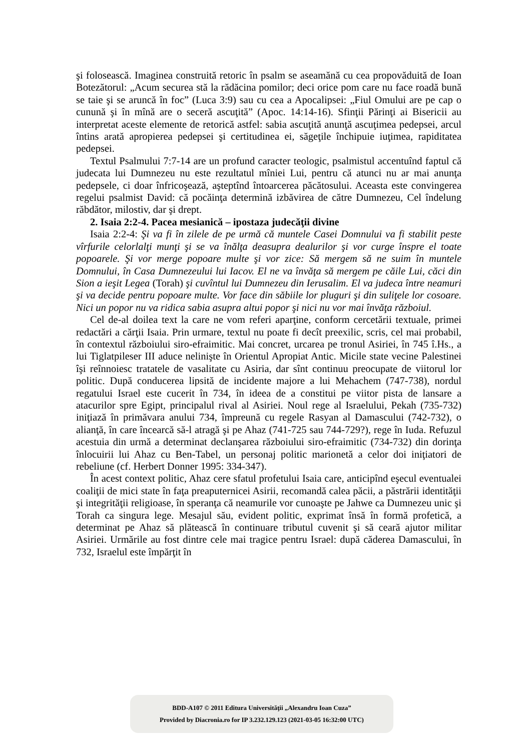şi folosească. Imaginea construită retoric în psalm se aseamănă cu cea propovăduită de Ioan Botezătorul: „Acum securea stă la rădăcina pomilor; deci orice pom care nu face roadă bună se taie şi se aruncă în foc” (Luca 3:9) sau cu cea a Apocalipsei: „Fiul Omului are pe cap o cunună şi în mînă are o seceră ascuţită” (Apoc. 14:14-16). Sfinţii Părinţi ai Bisericii au interpretat aceste elemente de retorică astfel: sabia ascuţită anunţă ascuţimea pedepsei, arcul întins arată apropierea pedepsei şi certitudinea ei, săgeţile închipuie iuţimea, rapiditatea pedepsei.
Textul Psalmului 7:7-14 are un profund caracter teologic, psalmistul accentuînd faptul că judecata lui Dumnezeu nu este rezultatul mîniei Lui, pentru că atunci nu ar mai anunţa pedepsele, ci doar înfricoşează, aşteptînd întoarcerea păcătosului. Aceasta este convingerea regelui psalmist David: că pocăinţa determină izbăvirea de către Dumnezeu, Cel îndelung răbdător, milostiv, dar şi drept.
2. Isaia 2:2-4. Pacea mesianică – ipostaza judecăţii divine
Isaia 2:2-4: Şi va fi în zilele de pe urmă că muntele Casei Domnului va fi stabilit peste vîrfurile celorlalţi munţi şi se va înălţa deasupra dealurilor şi vor curge înspre el toate popoarele. Şi vor merge popoare multe şi vor zice: Să mergem să ne suim în muntele Domnului, în Casa Dumnezeului lui Iacov. El ne va învăţa să mergem pe căile Lui, căci din Sion a ieşit Legea (Torah) şi cuvîntul lui Dumnezeu din Ierusalim. El va judeca între neamuri şi va decide pentru popoare multe. Vor face din săbiile lor pluguri şi din suliţele lor cosoare. Nici un popor nu va ridica sabia asupra altui popor şi nici nu vor mai învăţa războiul.
Cel de-al doilea text la care ne vom referi aparţine, conform cercetării textuale, primei redactări a cărţii Isaia. Prin urmare, textul nu poate fi decît preexilic, scris, cel mai probabil, în contextul războiului siro-efraimitic. Mai concret, urcarea pe tronul Asiriei, în 745 î.Hs., a lui Tiglatpileser III aduce nelinişte în Orientul Apropiat Antic. Micile state vecine Palestinei îşi reînnoiesc tratatele de vasalitate cu Asiria, dar sînt continuu preocupate de viitorul lor politic. După conducerea lipsită de incidente majore a lui Mehachem (747-738), nordul regatului Israel este cucerit în 734, în ideea de a constitui pe viitor pista de lansare a atacurilor spre Egipt, principalul rival al Asiriei. Noul rege al Israelului, Pekah (735-732) iniţiază în primăvara anului 734, împreună cu regele Rasyan al Damascului (742-732), o alianţă, în care încearcă să-l atragă şi pe Ahaz (741-725 sau 744-729?), rege în Iuda. Refuzul acestuia din urmă a determinat declanşarea războiului siro-efraimitic (734-732) din dorinţa înlocuirii lui Ahaz cu Ben-Tabel, un personaj politic marionetă a celor doi iniţiatori de rebeliune (cf. Herbert Donner 1995: 334-347).
În acest context politic, Ahaz cere sfatul profetului Isaia care, anticipînd eşecul eventualei coaliţii de mici state în faţa preaputernicei Asirii, recomandă calea păcii, a păstrării identităţii şi integrităţii religioase, în speranţa că neamurile vor cunoaşte pe Jahwe ca Dumnezeu unic şi Torah ca singura lege. Mesajul său, evident politic, exprimat însă în formă profetică, a determinat pe Ahaz să plătească în continuare tributul cuvenit şi să ceară ajutor militar Asiriei. Urmările au fost dintre cele mai tragice pentru Israel: după căderea Damascului, în 732, Israelul este împărţit în
BDD-A107 © 2011 Editura Universităţii „Alexandru Ioan Cuza”
Provided by Diacronia.ro for IP 3.232.129.123 (2021-03-05 16:32:00 UTC)